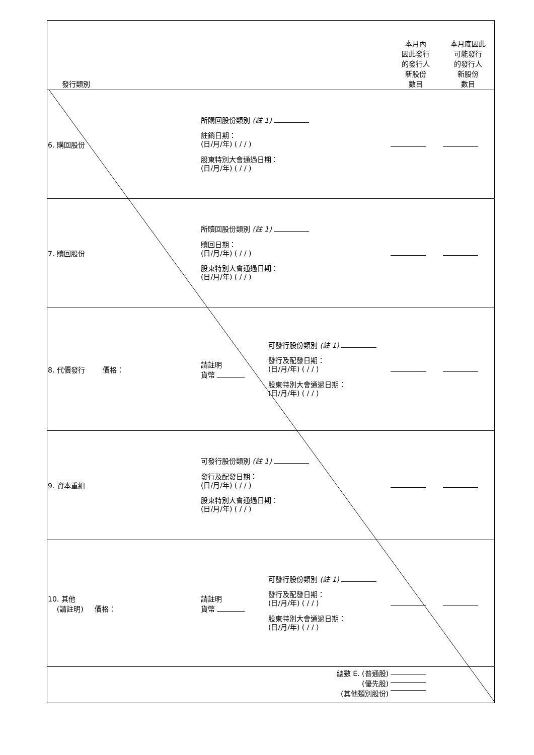| 發行類別 | | | 本月內 因此發行 的發行人 新股份 數目 | 本月底因此 可能發行 的發行人 新股份 數目 |
| 6. 購回股份 | 所購回股份類別 (註 1) 註銷日期： (日/月/年) ( / / ) 股東特別大會通過日期： (日/月/年) ( / / ) | | | |
| 7. 贖回股份 | 所贖回股份類別 (註 1) 贖回日期： (日/月/年) ( / / ) 股東特別大會通過日期： (日/月/年) ( / / ) | | | |
| 8. 代價發行 價格： | 請註明 貨幣 | 可發行股份類別 (註 1) 發行及配發日期： (日/月/年) ( / / ) 股東特別大會通過日期： (日/月/年) ( / / ) | | |
| 9. 資本重組 | 可發行股份類別 (註 1) 發行及配發日期： (日/月/年) ( / / ) 股東特別大會通過日期： (日/月/年) ( / / ) | | | |
| 10. 其他 (請註明) 價格： | 請註明 貨幣 | 可發行股份類別 (註 1) 發行及配發日期： (日/月/年) ( / / ) 股東特別大會通過日期： (日/月/年) ( / / ) | | |
| 總數 E. (普通股) (優先股) (其他類別股份) | | | | |